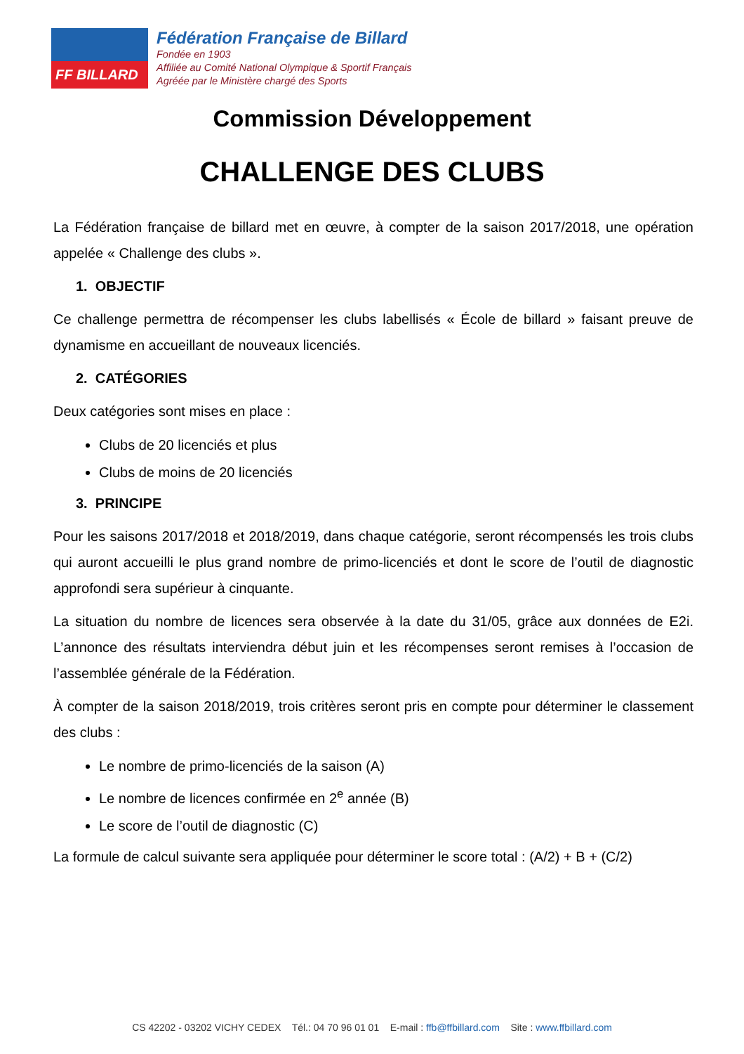FF BILLARD
Fédération Française de Billard
Fondée en 1903
Affiliée au Comité National Olympique & Sportif Français
Agréée par le Ministère chargé des Sports
Commission Développement
CHALLENGE DES CLUBS
La Fédération française de billard met en œuvre, à compter de la saison 2017/2018, une opération appelée « Challenge des clubs ».
1. OBJECTIF
Ce challenge permettra de récompenser les clubs labellisés « École de billard » faisant preuve de dynamisme en accueillant de nouveaux licenciés.
2. CATÉGORIES
Deux catégories sont mises en place :
Clubs de 20 licenciés et plus
Clubs de moins de 20 licenciés
3. PRINCIPE
Pour les saisons 2017/2018 et 2018/2019, dans chaque catégorie, seront récompensés les trois clubs qui auront accueilli le plus grand nombre de primo-licenciés et dont le score de l’outil de diagnostic approfondi sera supérieur à cinquante.
La situation du nombre de licences sera observée à la date du 31/05, grâce aux données de E2i. L’annonce des résultats interviendra début juin et les récompenses seront remises à l’occasion de l’assemblée générale de la Fédération.
À compter de la saison 2018/2019, trois critères seront pris en compte pour déterminer le classement des clubs :
Le nombre de primo-licenciés de la saison (A)
Le nombre de licences confirmée en 2<sup>e</sup> année (B)
Le score de l’outil de diagnostic (C)
La formule de calcul suivante sera appliquée pour déterminer le score total : (A/2) + B + (C/2)
CS 42202 - 03202 VICHY CEDEX Tél.: 04 70 96 01 01 E-mail : ffb@ffbillard.com Site : www.ffbillard.com